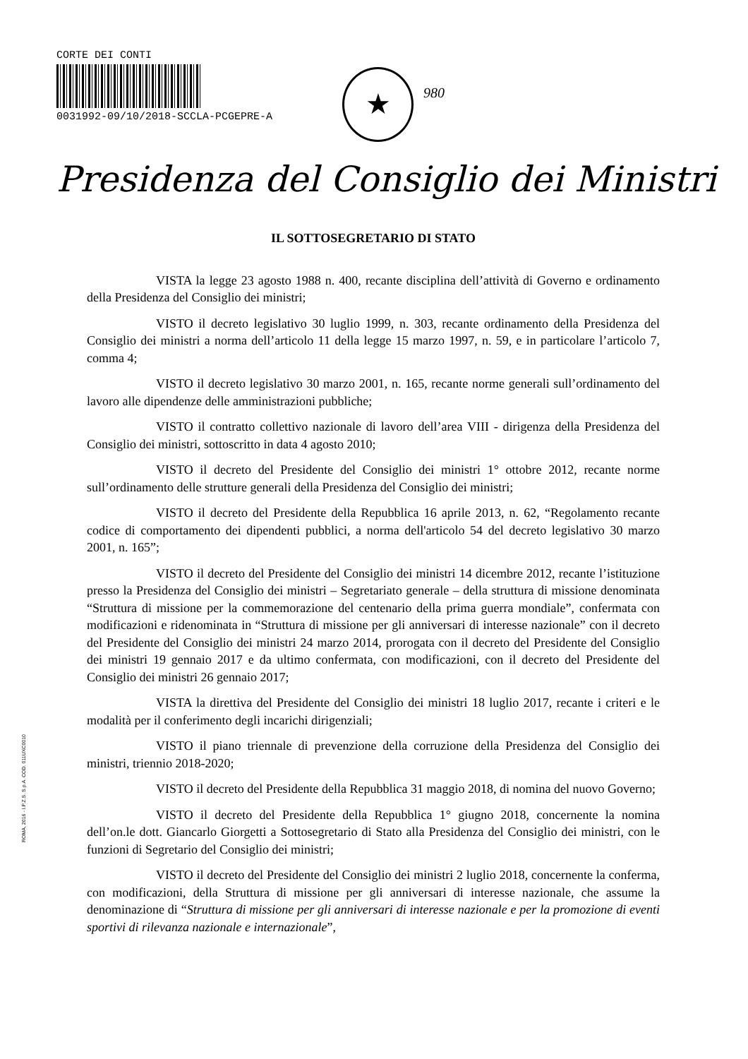CORTE DEI CONTI
0031992-09/10/2018-SCCLA-PCGEPRE-A
★ 980
Presidenza del Consiglio dei Ministri
ROMA, 2016 - I.P.Z.S. S.p.A. COD. 011UXC0010
IL SOTTOSEGRETARIO DI STATO
VISTA la legge 23 agosto 1988 n. 400, recante disciplina dell’attività di Governo e ordinamento della Presidenza del Consiglio dei ministri;
VISTO il decreto legislativo 30 luglio 1999, n. 303, recante ordinamento della Presidenza del Consiglio dei ministri a norma dell’articolo 11 della legge 15 marzo 1997, n. 59, e in particolare l’articolo 7, comma 4;
VISTO il decreto legislativo 30 marzo 2001, n. 165, recante norme generali sull’ordinamento del lavoro alle dipendenze delle amministrazioni pubbliche;
VISTO il contratto collettivo nazionale di lavoro dell’area VIII - dirigenza della Presidenza del Consiglio dei ministri, sottoscritto in data 4 agosto 2010;
VISTO il decreto del Presidente del Consiglio dei ministri 1° ottobre 2012, recante norme sull’ordinamento delle strutture generali della Presidenza del Consiglio dei ministri;
VISTO il decreto del Presidente della Repubblica 16 aprile 2013, n. 62, “Regolamento recante codice di comportamento dei dipendenti pubblici, a norma dell'articolo 54 del decreto legislativo 30 marzo 2001, n. 165”;
VISTO il decreto del Presidente del Consiglio dei ministri 14 dicembre 2012, recante l’istituzione presso la Presidenza del Consiglio dei ministri – Segretariato generale – della struttura di missione denominata “Struttura di missione per la commemorazione del centenario della prima guerra mondiale”, confermata con modificazioni e ridenominata in “Struttura di missione per gli anniversari di interesse nazionale” con il decreto del Presidente del Consiglio dei ministri 24 marzo 2014, prorogata con il decreto del Presidente del Consiglio dei ministri 19 gennaio 2017 e da ultimo confermata, con modificazioni, con il decreto del Presidente del Consiglio dei ministri 26 gennaio 2017;
VISTA la direttiva del Presidente del Consiglio dei ministri 18 luglio 2017, recante i criteri e le modalità per il conferimento degli incarichi dirigenziali;
VISTO il piano triennale di prevenzione della corruzione della Presidenza del Consiglio dei ministri, triennio 2018-2020;
VISTO il decreto del Presidente della Repubblica 31 maggio 2018, di nomina del nuovo Governo;
VISTO il decreto del Presidente della Repubblica 1° giugno 2018, concernente la nomina dell’on.le dott. Giancarlo Giorgetti a Sottosegretario di Stato alla Presidenza del Consiglio dei ministri, con le funzioni di Segretario del Consiglio dei ministri;
VISTO il decreto del Presidente del Consiglio dei ministri 2 luglio 2018, concernente la conferma, con modificazioni, della Struttura di missione per gli anniversari di interesse nazionale, che assume la denominazione di “Struttura di missione per gli anniversari di interesse nazionale e per la promozione di eventi sportivi di rilevanza nazionale e internazionale”,